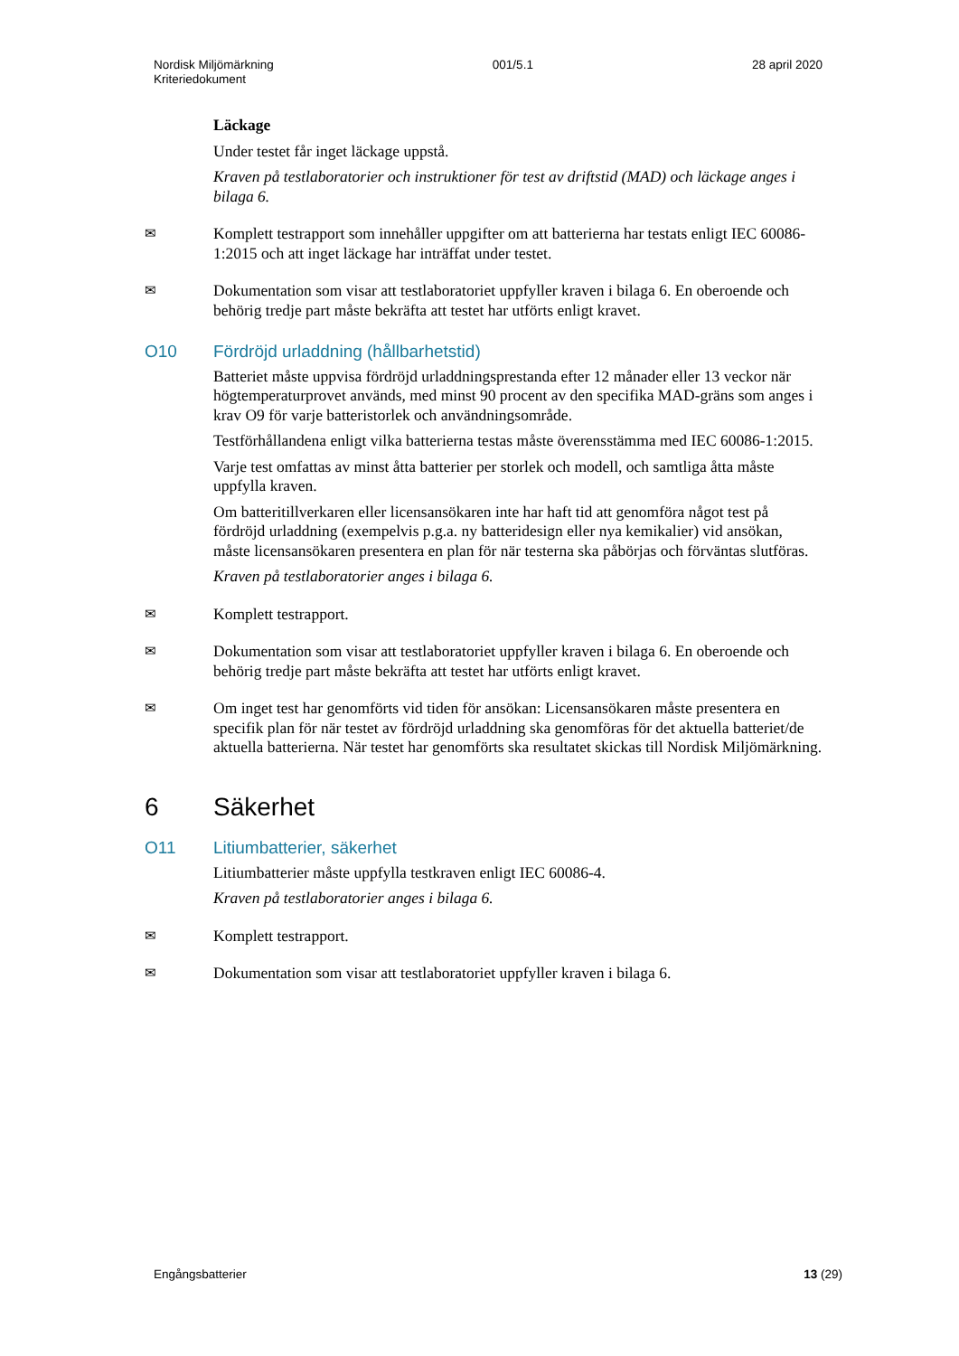Nordisk Miljömärkning
Kriteriedokument
001/5.1 28 april 2020
Läckage
Under testet får inget läckage uppstå.
Kraven på testlaboratorier och instruktioner för test av driftstid (MAD) och läckage anges i bilaga 6.
✉
Komplett testrapport som innehåller uppgifter om att batterierna har testats enligt IEC 60086-1:2015 och att inget läckage har inträffat under testet.
✉
Dokumentation som visar att testlaboratoriet uppfyller kraven i bilaga 6. En oberoende och behörig tredje part måste bekräfta att testet har utförts enligt kravet.
O10 Fördröjd urladdning (hållbarhetstid)
Batteriet måste uppvisa fördröjd urladdningsprestanda efter 12 månader eller 13 veckor när högtemperaturprovet används, med minst 90 procent av den specifika MAD-gräns som anges i krav O9 för varje batteristorlek och användningsområde.
Testförhållandena enligt vilka batterierna testas måste överensstämma med IEC 60086-1:2015.
Varje test omfattas av minst åtta batterier per storlek och modell, och samtliga åtta måste uppfylla kraven.
Om batteritillverkaren eller licensansökaren inte har haft tid att genomföra något test på fördröjd urladdning (exempelvis p.g.a. ny batteridesign eller nya kemikalier) vid ansökan, måste licensansökaren presentera en plan för när testerna ska påbörjas och förväntas slutföras.
Kraven på testlaboratorier anges i bilaga 6.
✉
Komplett testrapport.
✉
Dokumentation som visar att testlaboratoriet uppfyller kraven i bilaga 6. En oberoende och behörig tredje part måste bekräfta att testet har utförts enligt kravet.
✉
Om inget test har genomförts vid tiden för ansökan: Licensansökaren måste presentera en specifik plan för när testet av fördröjd urladdning ska genomföras för det aktuella batteriet/de aktuella batterierna. När testet har genomförts ska resultatet skickas till Nordisk Miljömärkning.
6 Säkerhet
O11 Litiumbatterier, säkerhet
Litiumbatterier måste uppfylla testkraven enligt IEC 60086-4.
Kraven på testlaboratorier anges i bilaga 6.
✉
Komplett testrapport.
✉
Dokumentation som visar att testlaboratoriet uppfyller kraven i bilaga 6.
Engångsbatterier 13 (29)